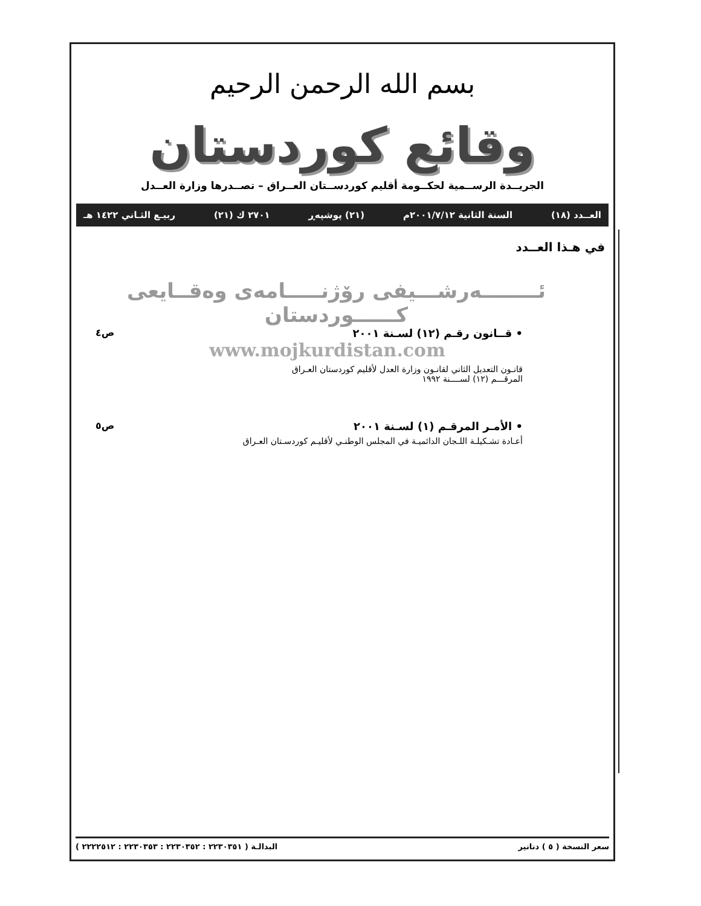بسم الله الرحمن الرحيم
وقائع كوردستان
الجريــدة الرســمية لحكــومة أقليم كوردســتان العــراق – تصــدرها وزارة العــدل
العــدد (١٨) السنة الثانية ٢٠٠١/٧/١٢م (٢١) پوشپەڕ ٢٧٠١ ك (٢١) ربيـع الثـاني ١٤٢٢ هـ
في هـذا العــدد
ئــــــــەرشـــيفى رۆژنـــــامەى وەقــايعى كــــــوردستان
• قــانون رقـم (١٢) لسـنة ٢٠٠١
www.mojkurdistan.com
قانـون التعديل الثاني لقانـون وزارة العدل لأقليم كوردستان العـراق
المرقـــم (١٢) لســــنة ١٩٩٢
ص٤
• الأمـر المرقـم (١) لسـنة ٢٠٠١
أعـادة تشـكيلـة اللـجان الدائميـة في المجلس الوطنـي لأقليـم كوردسـتان العـراق
ص٥
سعر النسخة ( ٥ ) دنانير البدالـة ( ٢٢٣٠٣٥١ : ٢٢٣٠٣٥٢ : ٢٢٣٠٣٥٣ : ٢٢٢٢٥١٢ )